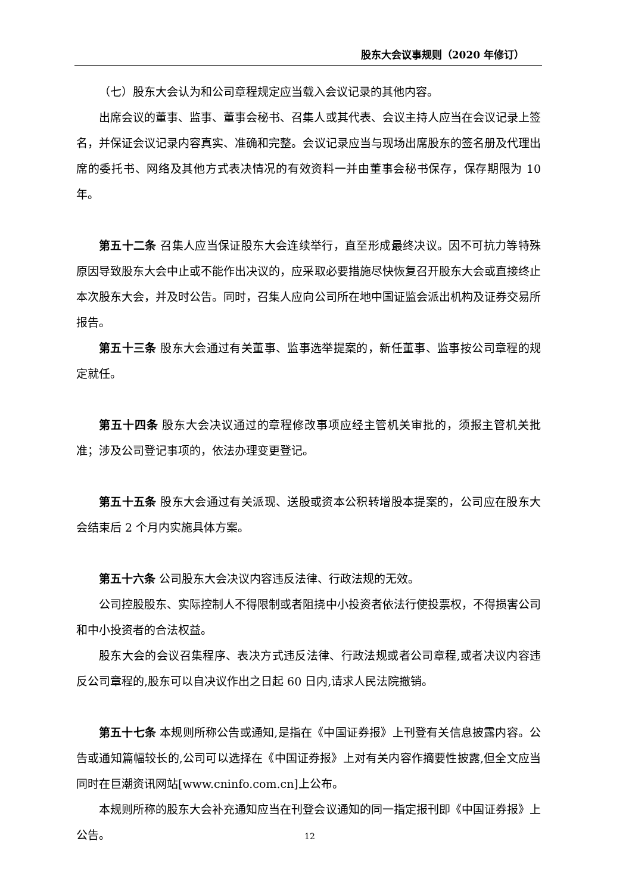股东大会议事规则（2020 年修订）
（七）股东大会认为和公司章程规定应当载入会议记录的其他内容。
出席会议的董事、监事、董事会秘书、召集人或其代表、会议主持人应当在会议记录上签名，并保证会议记录内容真实、准确和完整。会议记录应当与现场出席股东的签名册及代理出席的委托书、网络及其他方式表决情况的有效资料一并由董事会秘书保存，保存期限为 10 年。
第五十二条 召集人应当保证股东大会连续举行，直至形成最终决议。因不可抗力等特殊原因导致股东大会中止或不能作出决议的，应采取必要措施尽快恢复召开股东大会或直接终止本次股东大会，并及时公告。同时，召集人应向公司所在地中国证监会派出机构及证券交易所报告。
第五十三条 股东大会通过有关董事、监事选举提案的，新任董事、监事按公司章程的规定就任。
第五十四条 股东大会决议通过的章程修改事项应经主管机关审批的，须报主管机关批准；涉及公司登记事项的，依法办理变更登记。
第五十五条 股东大会通过有关派现、送股或资本公积转增股本提案的，公司应在股东大会结束后 2 个月内实施具体方案。
第五十六条 公司股东大会决议内容违反法律、行政法规的无效。
公司控股股东、实际控制人不得限制或者阻挠中小投资者依法行使投票权，不得损害公司和中小投资者的合法权益。
股东大会的会议召集程序、表决方式违反法律、行政法规或者公司章程,或者决议内容违反公司章程的,股东可以自决议作出之日起 60 日内,请求人民法院撤销。
第五十七条 本规则所称公告或通知,是指在《中国证券报》上刊登有关信息披露内容。公告或通知篇幅较长的,公司可以选择在《中国证券报》上对有关内容作摘要性披露,但全文应当同时在巨潮资讯网站[www.cninfo.com.cn]上公布。
本规则所称的股东大会补充通知应当在刊登会议通知的同一指定报刊即《中国证券报》上公告。
12